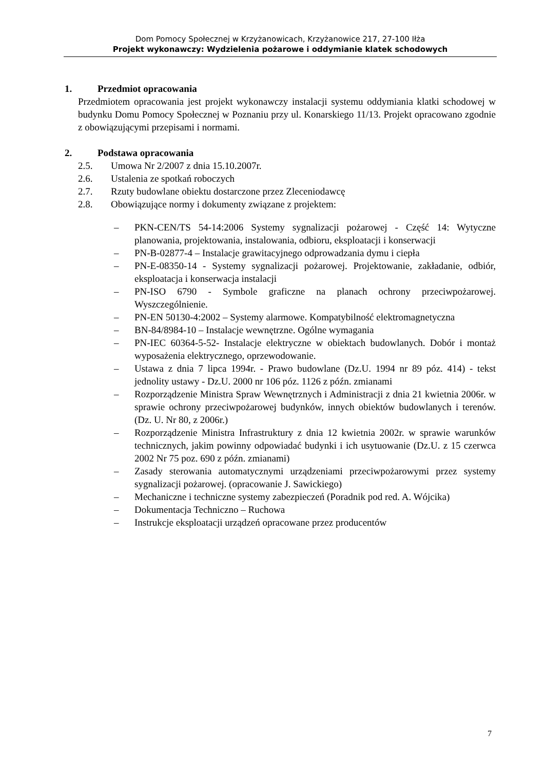Dom Pomocy Społecznej w Krzyżanowicach, Krzyżanowice 217, 27-100 Iłża
Projekt wykonawczy: Wydzielenia pożarowe i oddymianie klatek schodowych
1. Przedmiot opracowania
Przedmiotem opracowania jest projekt wykonawczy instalacji systemu oddymiania klatki schodowej w budynku Domu Pomocy Społecznej w Poznaniu przy ul. Konarskiego 11/13. Projekt opracowano zgodnie z obowiązującymi przepisami i normami.
2. Podstawa opracowania
2.5. Umowa Nr 2/2007 z dnia 15.10.2007r.
2.6. Ustalenia ze spotkań roboczych
2.7. Rzuty budowlane obiektu dostarczone przez Zleceniodawcę
2.8. Obowiązujące normy i dokumenty związane z projektem:
– PKN-CEN/TS 54-14:2006 Systemy sygnalizacji pożarowej - Część 14: Wytyczne planowania, projektowania, instalowania, odbioru, eksploatacji i konserwacji
– PN-B-02877-4 – Instalacje grawitacyjnego odprowadzania dymu i ciepła
– PN-E-08350-14 - Systemy sygnalizacji pożarowej. Projektowanie, zakładanie, odbiór, eksploatacja i konserwacja instalacji
– PN-ISO 6790 - Symbole graficzne na planach ochrony przeciwpożarowej. Wyszczególnienie.
– PN-EN 50130-4:2002 – Systemy alarmowe. Kompatybilność elektromagnetyczna
– BN-84/8984-10 – Instalacje wewnętrzne. Ogólne wymagania
– PN-IEC 60364-5-52- Instalacje elektryczne w obiektach budowlanych. Dobór i montaż wyposażenia elektrycznego, oprzewodowanie.
– Ustawa z dnia 7 lipca 1994r. - Prawo budowlane (Dz.U. 1994 nr 89 póz. 414) - tekst jednolity ustawy - Dz.U. 2000 nr 106 póz. 1126 z późn. zmianami
– Rozporządzenie Ministra Spraw Wewnętrznych i Administracji z dnia 21 kwietnia 2006r. w sprawie ochrony przeciwpożarowej budynków, innych obiektów budowlanych i terenów. (Dz. U. Nr 80, z 2006r.)
– Rozporządzenie Ministra Infrastruktury z dnia 12 kwietnia 2002r. w sprawie warunków technicznych, jakim powinny odpowiadać budynki i ich usytuowanie (Dz.U. z 15 czerwca 2002 Nr 75 poz. 690 z późn. zmianami)
– Zasady sterowania automatycznymi urządzeniami przeciwpożarowymi przez systemy sygnalizacji pożarowej. (opracowanie J. Sawickiego)
– Mechaniczne i techniczne systemy zabezpieczeń (Poradnik pod red. A. Wójcika)
– Dokumentacja Techniczno – Ruchowa
– Instrukcje eksploatacji urządzeń opracowane przez producentów
7